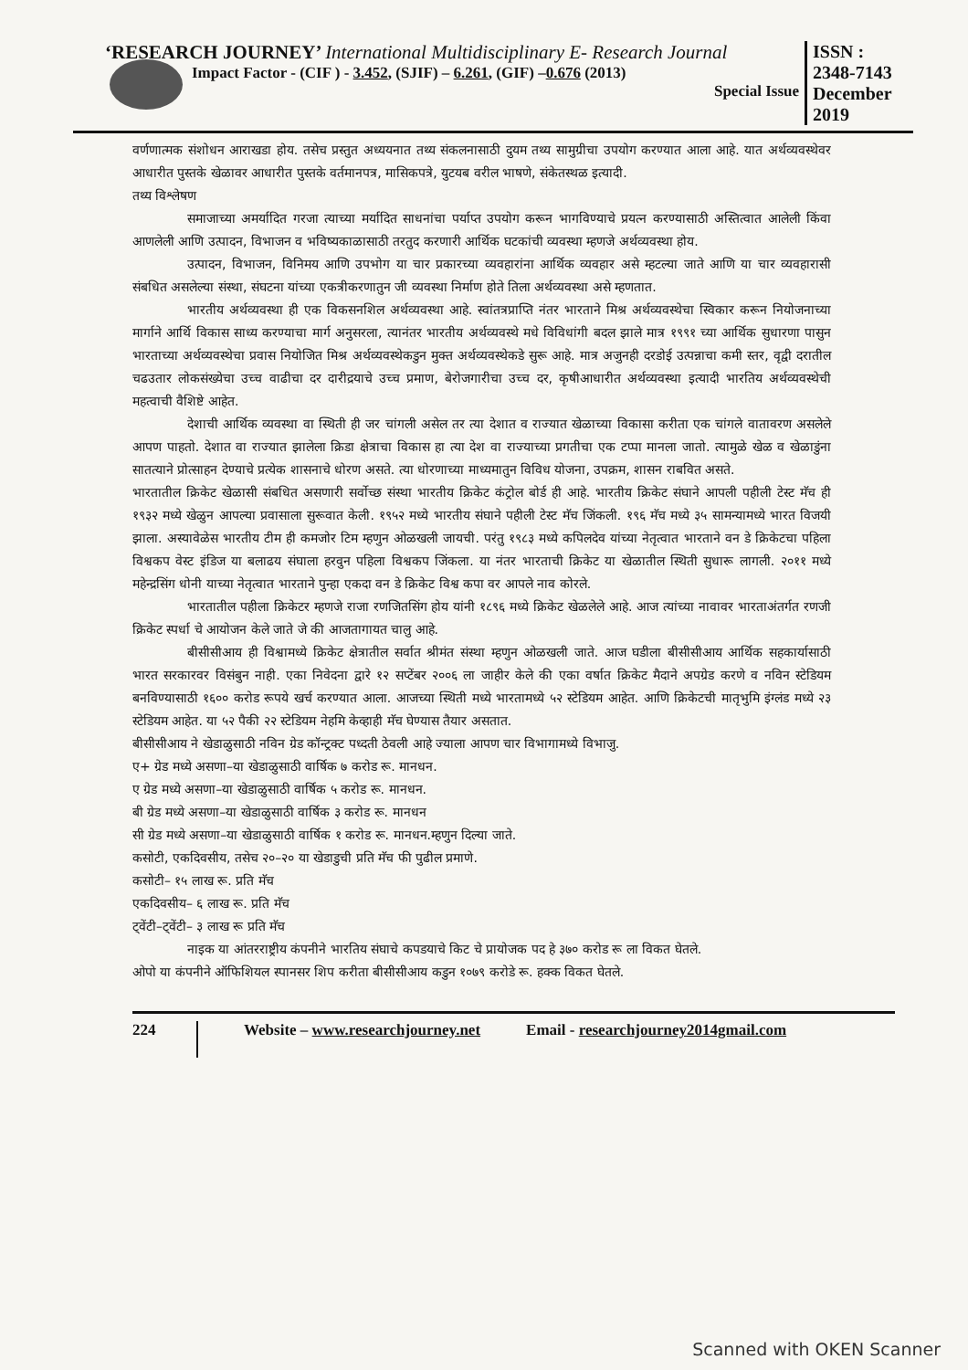‘RESEARCH JOURNEY’ International Multidisciplinary E- Research Journal
Impact Factor - (CIF ) - 3.452, (SJIF) – 6.261, (GIF) –0.676 (2013)
Special Issue
ISSN :
2348-7143
December
2019
वर्णणात्मक संशोधन आराखडा होय. तसेच प्रस्तुत अध्ययनात तथ्य संकलनासाठी दुयम तथ्य सामुग्रीचा उपयोग करण्यात आला आहे. यात अर्थव्यवस्थेवर आधारीत पुस्तके खेळावर आधारीत पुस्तके वर्तमानपत्र, मासिकपत्रे, युटयब वरील भाषणे, संकेतस्थळ इत्यादी.
तथ्य विश्लेषण
समाजाच्या अमर्यादित गरजा त्याच्या मर्यादित साधनांचा पर्याप्त उपयोग करून भागविण्याचे प्रयत्न करण्यासाठी अस्तित्वात आलेली किंवा आणलेली आणि उत्पादन, विभाजन व भविष्यकाळासाठी तरतुद करणारी आर्थिक घटकांची व्यवस्था म्हणजे अर्थव्यवस्था होय.
उत्पादन, विभाजन, विनिमय आणि उपभोग या चार प्रकारच्या व्यवहारांना आर्थिक व्यवहार असे म्हटल्या जाते आणि या चार व्यवहारासी संबधित असलेल्या संस्था, संघटना यांच्या एकत्रीकरणातुन जी व्यवस्था निर्माण होते तिला अर्थव्यवस्था असे म्हणतात.
भारतीय अर्थव्यवस्था ही एक विकसनशिल अर्थव्यवस्था आहे. स्वांतत्रप्राप्ति नंतर भारताने मिश्र अर्थव्यवस्थेचा स्विकार करून नियोजनाच्या मार्गाने आर्थि विकास साध्य करण्याचा मार्ग अनुसरला, त्यानंतर भारतीय अर्थव्यवस्थे मधे विविधांगी बदल झाले मात्र १९९१ च्या आर्थिक सुधारणा पासुन भारताच्या अर्थव्यवस्थेचा प्रवास नियोजित मिश्र अर्थव्यवस्थेकडुन मुक्त अर्थव्यवस्थेकडे सुरू आहे. मात्र अजुनही दरडोई उत्पन्नाचा कमी स्तर, वृद्वी दरातील चढउतार लोकसंख्येचा उच्च वाढीचा दर दारीद्रयाचे उच्च प्रमाण, बेरोजगारीचा उच्च दर, कृषीआधारीत अर्थव्यवस्था इत्यादी भारतिय अर्थव्यवस्थेची महत्वाची वैशिष्टे आहेत.
देशाची आर्थिक व्यवस्था वा स्थिती ही जर चांगली असेल तर त्या देशात व राज्यात खेळाच्या विकासा करीता एक चांगले वातावरण असलेले आपण पाहतो. देशात वा राज्यात झालेला क्रिडा क्षेत्राचा विकास हा त्या देश वा राज्याच्या प्रगतीचा एक टप्पा मानला जातो. त्यामुळे खेळ व खेळाडुंना सातत्याने प्रोत्साहन देण्याचे प्रत्येक शासनाचे धोरण असते. त्या धोरणाच्या माध्यमातुन विविध योजना, उपक्रम, शासन राबवित असते.
भारतातील क्रिकेट खेळासी संबधित असणारी सर्वोच्छ संस्था भारतीय क्रिकेट कंट्रोल बोर्ड ही आहे. भारतीय क्रिकेट संघाने आपली पहीली टेस्ट मॅच ही १९३२ मध्ये खेळुन आपल्या प्रवासाला सुरूवात केली. १९५२ मध्ये भारतीय संघाने पहीली टेस्ट मॅच जिंकली. १९६ मॅच मध्ये ३५ सामन्यामध्ये भारत विजयी झाला. अस्यावेळेस भारतीय टीम ही कमजोर टिम म्हणुन ओळखली जायची. परंतु १९८३ मध्ये कपिलदेव यांच्या नेतृत्वात भारताने वन डे क्रिकेटचा पहिला विश्वकप वेस्ट इंडिज या बलाढय संघाला हरवुन पहिला विश्वकप जिंकला. या नंतर भारताची क्रिकेट या खेळातील स्थिती सुधारू लागली. २०११ मध्ये महेन्द्रसिंग धोनी याच्या नेतृत्वात भारताने पुन्हा एकदा वन डे क्रिकेट विश्व कपा वर आपले नाव कोरले.
भारतातील पहीला क्रिकेटर म्हणजे राजा रणजितसिंग होय यांनी १८९६ मध्ये क्रिकेट खेळलेले आहे. आज त्यांच्या नावावर भारताअंतर्गत रणजी क्रिकेट स्पर्धा चे आयोजन केले जाते जे की आजतागायत चालु आहे.
बीसीसीआय ही विश्वामध्ये क्रिकेट क्षेत्रातील सर्वात श्रीमंत संस्था म्हणुन ओळखली जाते. आज घडीला बीसीसीआय आर्थिक सहकार्यासाठी भारत सरकारवर विसंबुन नाही. एका निवेदना द्वारे १२ सप्टेंबर २००६ ला जाहीर केले की एका वर्षात क्रिकेट मैदाने अपग्रेड करणे व नविन स्टेडियम बनविण्यासाठी १६०० करोड रूपये खर्च करण्यात आला. आजच्या स्थिती मध्ये भारतामध्ये ५२ स्टेडियम आहेत. आणि क्रिकेटची मातृभुमि इंग्लंड मध्ये २३ स्टेडियम आहेत. या ५२ पैकी २२ स्टेडियम नेहमि केव्हाही मॅच घेण्यास तैयार असतात.
बीसीसीआय ने खेडाळुसाठी नविन ग्रेड कॉन्ट्रक्ट पध्दती ठेवली आहे ज्याला आपण चार विभागामध्ये विभाजु.
ए+ ग्रेड मध्ये असणा–या खेडाळुसाठी वार्षिक ७ करोड रू. मानधन.
ए ग्रेड मध्ये असणा–या खेडाळुसाठी वार्षिक ५ करोड रू. मानधन.
बी ग्रेड मध्ये असणा–या खेडाळुसाठी वार्षिक ३ करोड रू. मानधन
सी ग्रेड मध्ये असणा–या खेडाळुसाठी वार्षिक १ करोड रू. मानधन.म्हणुन दिल्या जाते.
कसोटी, एकदिवसीय, तसेच २०–२० या खेडाडुची प्रति मॅच फी पुढील प्रमाणे.
कसोटी– १५ लाख रू. प्रति मॅच
एकदिवसीय– ६ लाख रू. प्रति मॅच
ट्वेंटी–ट्वेंटी– ३ लाख रू प्रति मॅच
नाइक या आंतरराष्ट्रीय कंपनीने भारतिय संघाचे कपडयाचे किट चे प्रायोजक पद हे ३७० करोड रू ला विकत घेतले.
ओपो या कंपनीने ऑफिशियल स्पानसर शिप करीता बीसीसीआय कडुन १०७९ करोडे रू. हक्क विकत घेतले.
224
Website – www.researchjourney.net Email - researchjourney2014gmail.com
Scanned with OKEN Scanner